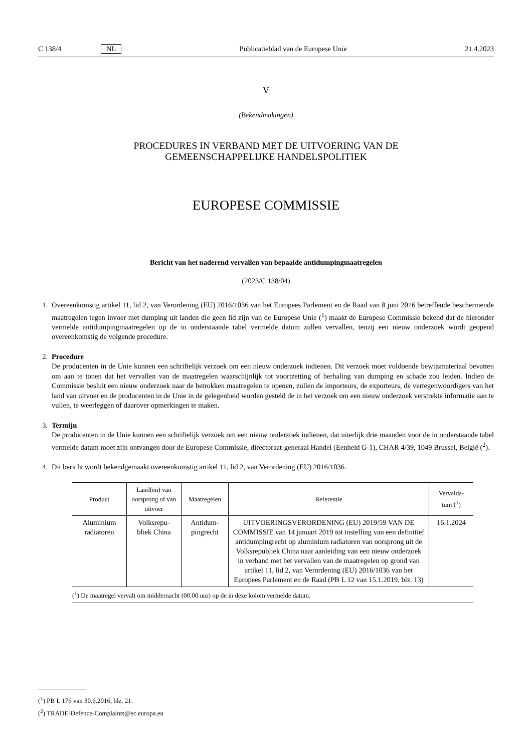C 138/4 NL Publicatieblad van de Europese Unie 21.4.2023
V
(Bekendmakingen)
PROCEDURES IN VERBAND MET DE UITVOERING VAN DE
GEMEENSCHAPPELIJKE HANDELSPOLITIEK
EUROPESE COMMISSIE
Bericht van het naderend vervallen van bepaalde antidumpingmaatregelen
(2023/C 138/04)
1. Overeenkomstig artikel 11, lid 2, van Verordening (EU) 2016/1036 van het Europees Parlement en de Raad van 8 juni 2016 betreffende beschermende maatregelen tegen invoer met dumping uit landen die geen lid zijn van de Europese Unie (<sup>1</sup>) maakt de Europese Commissie bekend dat de hieronder vermelde antidumpingmaatregelen op de in onderstaande tabel vermelde datum zullen vervallen, tenzij een nieuw onderzoek wordt geopend overeenkomstig de volgende procedure.
2. Procedure
De producenten in de Unie kunnen een schriftelijk verzoek om een nieuw onderzoek indienen. Dit verzoek moet voldoende bewijsmateriaal bevatten om aan te tonen dat het vervallen van de maatregelen waarschijnlijk tot voortzetting of herhaling van dumping en schade zou leiden. Indien de Commissie besluit een nieuw onderzoek naar de betrokken maatregelen te openen, zullen de importeurs, de exporteurs, de vertegenwoordigers van het land van uitvoer en de producenten in de Unie in de gelegenheid worden gesteld de in het verzoek om een nieuw onderzoek verstrekte informatie aan te vullen, te weerleggen of daarover opmerkingen te maken.
3. Termijn
De producenten in de Unie kunnen een schriftelijk verzoek om een nieuw onderzoek indienen, dat uiterlijk drie maanden voor de in onderstaande tabel vermelde datum moet zijn ontvangen door de Europese Commissie, directoraat-generaal Handel (Eenheid G-1), CHAR 4/39, 1049 Brussel, België (<sup>2</sup>).
4. Dit bericht wordt bekendgemaakt overeenkomstig artikel 11, lid 2, van Verordening (EU) 2016/1036.
| Product | Land(en) van oorsprong of van uitvoer | Maatregelen | Referentie | Vervalda- tum (<sup>1</sup>) |
| --- | --- | --- | --- | --- |
| Aluminium radiatoren | Volksrepu- bliek China | Antidum- pingrecht | UITVOERINGSVERORDENING (EU) 2019/59 VAN DE COMMISSIE van 14 januari 2019 tot instelling van een definitief antidumpingrecht op aluminium radiatoren van oorsprong uit de Volksrepubliek China naar aanleiding van een nieuw onderzoek in verband met het vervallen van de maatregelen op grond van artikel 11, lid 2, van Verordening (EU) 2016/1036 van het Europees Parlement en de Raad (PB L 12 van 15.1.2019, blz. 13) | 16.1.2024 |
(<sup>1</sup>) De maatregel vervalt om middernacht (00.00 uur) op de in deze kolom vermelde datum.
(<sup>1</sup>) PB L 176 van 30.6.2016, blz. 21.
(<sup>2</sup>) TRADE-Defence-Complaints@ec.europa.eu